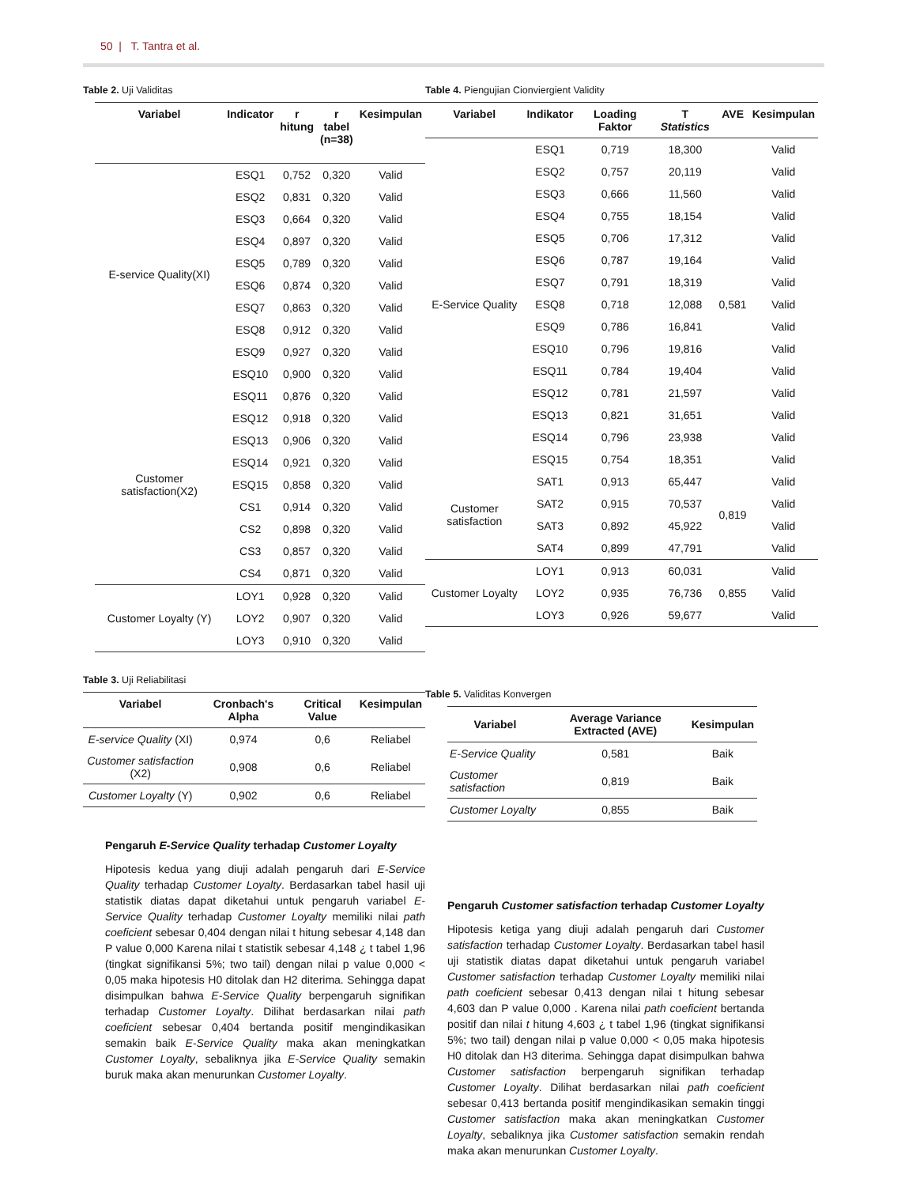50 | T. Tantra et al.
Table 2. Uji Validitas
| Variabel | Indicator | r hitung | r tabel (n=38) | Kesimpulan |
| --- | --- | --- | --- | --- |
| E-service Quality(XI) | ESQ1 | 0,752 | 0,320 | Valid |
| | ESQ2 | 0,831 | 0,320 | Valid |
| | ESQ3 | 0,664 | 0,320 | Valid |
| | ESQ4 | 0,897 | 0,320 | Valid |
| | ESQ5 | 0,789 | 0,320 | Valid |
| | ESQ6 | 0,874 | 0,320 | Valid |
| | ESQ7 | 0,863 | 0,320 | Valid |
| | ESQ8 | 0,912 | 0,320 | Valid |
| | ESQ9 | 0,927 | 0,320 | Valid |
| | ESQ10 | 0,900 | 0,320 | Valid |
| Customer satisfaction(X2) | ESQ11 | 0,876 | 0,320 | Valid |
| | ESQ12 | 0,918 | 0,320 | Valid |
| | ESQ13 | 0,906 | 0,320 | Valid |
| | ESQ14 | 0,921 | 0,320 | Valid |
| | ESQ15 | 0,858 | 0,320 | Valid |
| | CS1 | 0,914 | 0,320 | Valid |
| | CS2 | 0,898 | 0,320 | Valid |
| | CS3 | 0,857 | 0,320 | Valid |
| | CS4 | 0,871 | 0,320 | Valid |
| Customer Loyalty (Y) | LOY1 | 0,928 | 0,320 | Valid |
| | LOY2 | 0,907 | 0,320 | Valid |
| | LOY3 | 0,910 | 0,320 | Valid |
Table 3. Uji Reliabilitasi
| Variabel | Cronbach's Alpha | Critical Value | Kesimpulan |
| --- | --- | --- | --- |
| E-service Quality (XI) | 0,974 | 0,6 | Reliabel |
| Customer satisfaction (X2) | 0,908 | 0,6 | Reliabel |
| Customer Loyalty (Y) | 0,902 | 0,6 | Reliabel |
Pengaruh E-Service Quality terhadap Customer Loyalty
Hipotesis kedua yang diuji adalah pengaruh dari E-Service Quality terhadap Customer Loyalty. Berdasarkan tabel hasil uji statistik diatas dapat diketahui untuk pengaruh variabel E-Service Quality terhadap Customer Loyalty memiliki nilai path coeficient sebesar 0,404 dengan nilai t hitung sebesar 4,148 dan P value 0,000 Karena nilai t statistik sebesar 4,148 ¿ t tabel 1,96 (tingkat signifikansi 5%; two tail) dengan nilai p value 0,000 < 0,05 maka hipotesis H0 ditolak dan H2 diterima. Sehingga dapat disimpulkan bahwa E-Service Quality berpengaruh signifikan terhadap Customer Loyalty. Dilihat berdasarkan nilai path coeficient sebesar 0,404 bertanda positif mengindikasikan semakin baik E-Service Quality maka akan meningkatkan Customer Loyalty, sebaliknya jika E-Service Quality semakin buruk maka akan menurunkan Customer Loyalty.
Table 4. Piengujian Cionviergient Validity
| Variabel | Indikator | Loading Faktor | T Statistics | AVE | Kesimpulan |
| --- | --- | --- | --- | --- | --- |
| E-Service Quality | ESQ1 | 0,719 | 18,300 | 0,581 | Valid |
| | ESQ2 | 0,757 | 20,119 | | Valid |
| | ESQ3 | 0,666 | 11,560 | | Valid |
| | ESQ4 | 0,755 | 18,154 | | Valid |
| | ESQ5 | 0,706 | 17,312 | | Valid |
| | ESQ6 | 0,787 | 19,164 | | Valid |
| | ESQ7 | 0,791 | 18,319 | | Valid |
| | ESQ8 | 0,718 | 12,088 | | Valid |
| | ESQ9 | 0,786 | 16,841 | | Valid |
| | ESQ10 | 0,796 | 19,816 | | Valid |
| | ESQ11 | 0,784 | 19,404 | | Valid |
| | ESQ12 | 0,781 | 21,597 | | Valid |
| | ESQ13 | 0,821 | 31,651 | | Valid |
| | ESQ14 | 0,796 | 23,938 | | Valid |
| | ESQ15 | 0,754 | 18,351 | | Valid |
| Customer satisfaction | SAT1 | 0,913 | 65,447 | 0,819 | Valid |
| | SAT2 | 0,915 | 70,537 | | Valid |
| | SAT3 | 0,892 | 45,922 | | Valid |
| | SAT4 | 0,899 | 47,791 | | Valid |
| Customer Loyalty | LOY1 | 0,913 | 60,031 | 0,855 | Valid |
| | LOY2 | 0,935 | 76,736 | | Valid |
| | LOY3 | 0,926 | 59,677 | | Valid |
Table 5. Validitas Konvergen
| Variabel | Average Variance Extracted (AVE) | Kesimpulan |
| --- | --- | --- |
| E-Service Quality | 0,581 | Baik |
| Customer satisfaction | 0,819 | Baik |
| Customer Loyalty | 0,855 | Baik |
Pengaruh Customer satisfaction terhadap Customer Loyalty
Hipotesis ketiga yang diuji adalah pengaruh dari Customer satisfaction terhadap Customer Loyalty. Berdasarkan tabel hasil uji statistik diatas dapat diketahui untuk pengaruh variabel Customer satisfaction terhadap Customer Loyalty memiliki nilai path coeficient sebesar 0,413 dengan nilai t hitung sebesar 4,603 dan P value 0,000 . Karena nilai path coeficient bertanda positif dan nilai t hitung 4,603 ¿ t tabel 1,96 (tingkat signifikansi 5%; two tail) dengan nilai p value 0,000 < 0,05 maka hipotesis H0 ditolak dan H3 diterima. Sehingga dapat disimpulkan bahwa Customer satisfaction berpengaruh signifikan terhadap Customer Loyalty. Dilihat berdasarkan nilai path coeficient sebesar 0,413 bertanda positif mengindikasikan semakin tinggi Customer satisfaction maka akan meningkatkan Customer Loyalty, sebaliknya jika Customer satisfaction semakin rendah maka akan menurunkan Customer Loyalty.